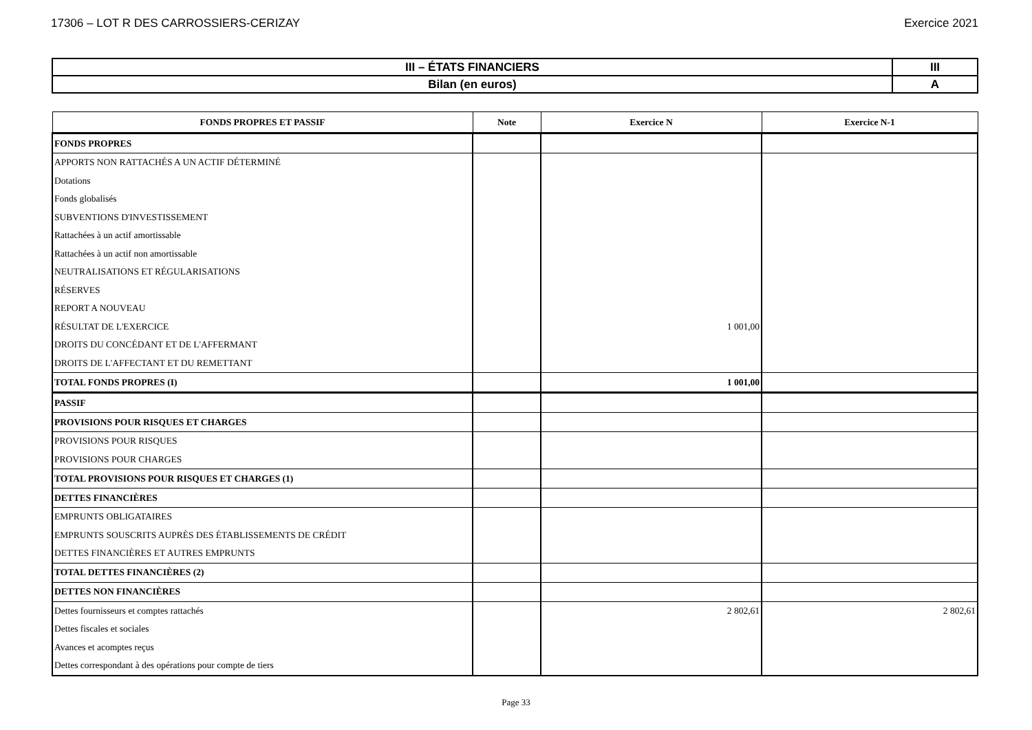17306 – LOT R DES CARROSSIERS-CERIZAY Exercice 2021
| III – ÉTATS FINANCIERS | III |
| Bilan (en euros) | A |
| FONDS PROPRES ET PASSIF | Note | Exercice N | Exercice N-1 |
| --- | --- | --- | --- |
| FONDS PROPRES | | | |
| APPORTS NON RATTACHÉS A UN ACTIF DÉTERMINÉ | | | |
| Dotations | | | |
| Fonds globalisés | | | |
| SUBVENTIONS D'INVESTISSEMENT | | | |
| Rattachées à un actif amortissable | | | |
| Rattachées à un actif non amortissable | | | |
| NEUTRALISATIONS ET RÉGULARISATIONS | | | |
| RÉSERVES | | | |
| REPORT A NOUVEAU | | | |
| RÉSULTAT DE L'EXERCICE | | 1 001,00 | |
| DROITS DU CONCÉDANT ET DE L'AFFERMANT | | | |
| DROITS DE L'AFFECTANT ET DU REMETTANT | | | |
| TOTAL FONDS PROPRES (I) | | 1 001,00 | |
| PASSIF | | | |
| PROVISIONS POUR RISQUES ET CHARGES | | | |
| PROVISIONS POUR RISQUES | | | |
| PROVISIONS POUR CHARGES | | | |
| TOTAL PROVISIONS POUR RISQUES ET CHARGES (1) | | | |
| DETTES FINANCIÈRES | | | |
| EMPRUNTS OBLIGATAIRES | | | |
| EMPRUNTS SOUSCRITS AUPRÈS DES ÉTABLISSEMENTS DE CRÉDIT | | | |
| DETTES FINANCIÈRES ET AUTRES EMPRUNTS | | | |
| TOTAL DETTES FINANCIÈRES (2) | | | |
| DETTES NON FINANCIÈRES | | | |
| Dettes fournisseurs et comptes rattachés | | 2 802,61 | 2 802,61 |
| Dettes fiscales et sociales | | | |
| Avances et acomptes reçus | | | |
| Dettes correspondant à des opérations pour compte de tiers | | | |
Page 33